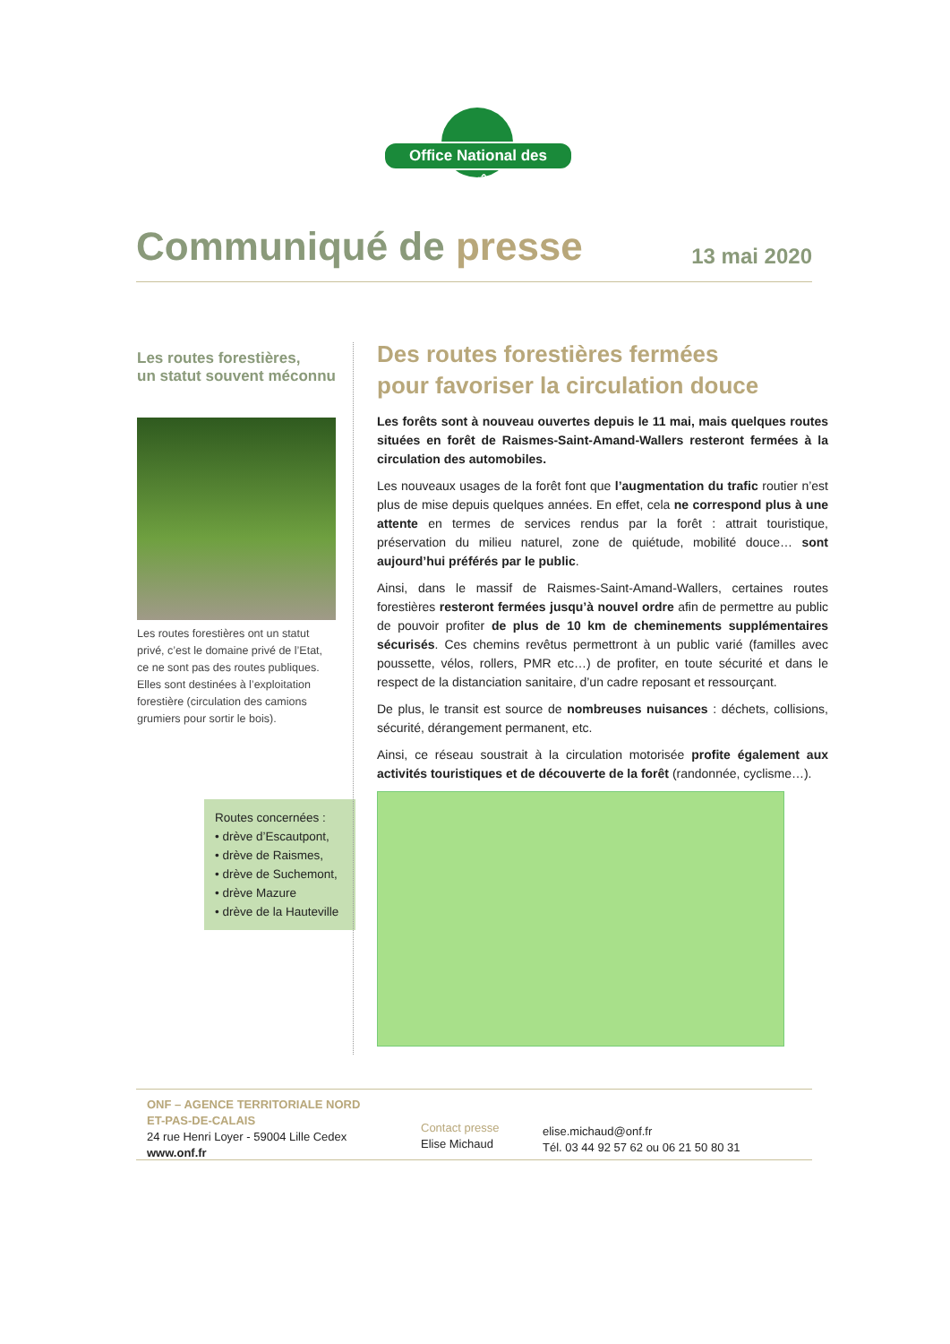Office National des Forêts
Communiqué de presse
13 mai 2020
Les routes forestières,
un statut souvent méconnu
Les routes forestières ont un statut privé, c’est le domaine privé de l’Etat, ce ne sont pas des routes publiques. Elles sont destinées à l’exploitation forestière (circulation des camions grumiers pour sortir le bois).
Routes concernées :
• drève d’Escautpont,
• drève de Raismes,
• drève de Suchemont,
• drève Mazure
• drève de la Hauteville
Des routes forestières fermées
pour favoriser la circulation douce
Les forêts sont à nouveau ouvertes depuis le 11 mai, mais quelques routes situées en forêt de Raismes-Saint-Amand-Wallers resteront fermées à la circulation des automobiles.
Les nouveaux usages de la forêt font que l’augmentation du trafic routier n’est plus de mise depuis quelques années. En effet, cela ne correspond plus à une attente en termes de services rendus par la forêt : attrait touristique, préservation du milieu naturel, zone de quiétude, mobilité douce… sont aujourd’hui préférés par le public.
Ainsi, dans le massif de Raismes-Saint-Amand-Wallers, certaines routes forestières resteront fermées jusqu’à nouvel ordre afin de permettre au public de pouvoir profiter de plus de 10 km de cheminements supplémentaires sécurisés. Ces chemins revêtus permettront à un public varié (familles avec poussette, vélos, rollers, PMR etc…) de profiter, en toute sécurité et dans le respect de la distanciation sanitaire, d’un cadre reposant et ressourçant.
De plus, le transit est source de nombreuses nuisances : déchets, collisions, sécurité, dérangement permanent, etc.
Ainsi, ce réseau soustrait à la circulation motorisée profite également aux activités touristiques et de découverte de la forêt (randonnée, cyclisme…).
ONF – AGENCE TERRITORIALE NORD
ET-PAS-DE-CALAIS
24 rue Henri Loyer - 59004 Lille Cedex
www.onf.fr
Contact presse
Elise Michaud
elise.michaud@onf.fr
Tél. 03 44 92 57 62 ou 06 21 50 80 31